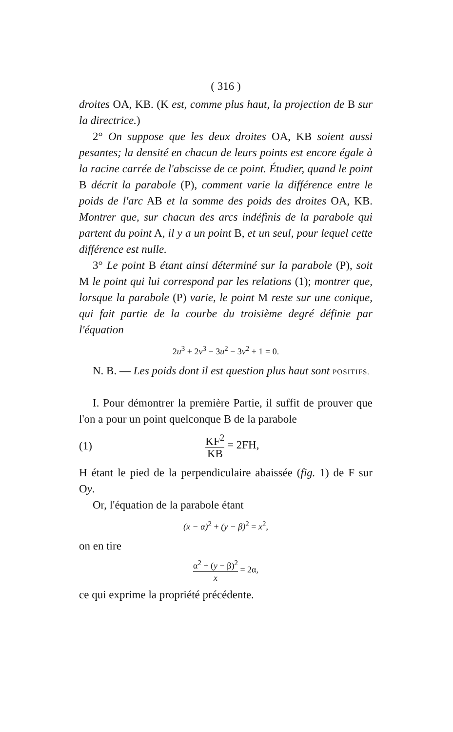( 316 )
droites OA, KB. (K est, comme plus haut, la projection de B sur la directrice.)
2° On suppose que les deux droites OA, KB soient aussi pesantes; la densité en chacun de leurs points est encore égale à la racine carrée de l'abscisse de ce point. Étudier, quand le point B décrit la parabole (P), comment varie la différence entre le poids de l'arc AB et la somme des poids des droites OA, KB. Montrer que, sur chacun des arcs indéfinis de la parabole qui partent du point A, il y a un point B, et un seul, pour lequel cette différence est nulle.
3° Le point B étant ainsi déterminé sur la parabole (P), soit M le point qui lui correspond par les relations (1); montrer que, lorsque la parabole (P) varie, le point M reste sur une conique, qui fait partie de la courbe du troisième degré définie par l'équation
2u<sup>3</sup> + 2v<sup>3</sup> − 3u<sup>2</sup> − 3v<sup>2</sup> + 1 = 0.
N. B. — Les poids dont il est question plus haut sont POSITIFS.
I. Pour démontrer la première Partie, il suffit de prouver que l'on a pour un point quelconque B de la parabole
(1) KF<sup>2</sup> KB = 2FH,
H étant le pied de la perpendiculaire abaissée (fig. 1) de F sur Oy.
Or, l'équation de la parabole étant
(x − α)<sup>2</sup> + (y − β)<sup>2</sup> = x<sup>2</sup>,
on en tire
α<sup>2</sup> + (y − β)<sup>2</sup> x = 2α,
ce qui exprime la propriété précédente.